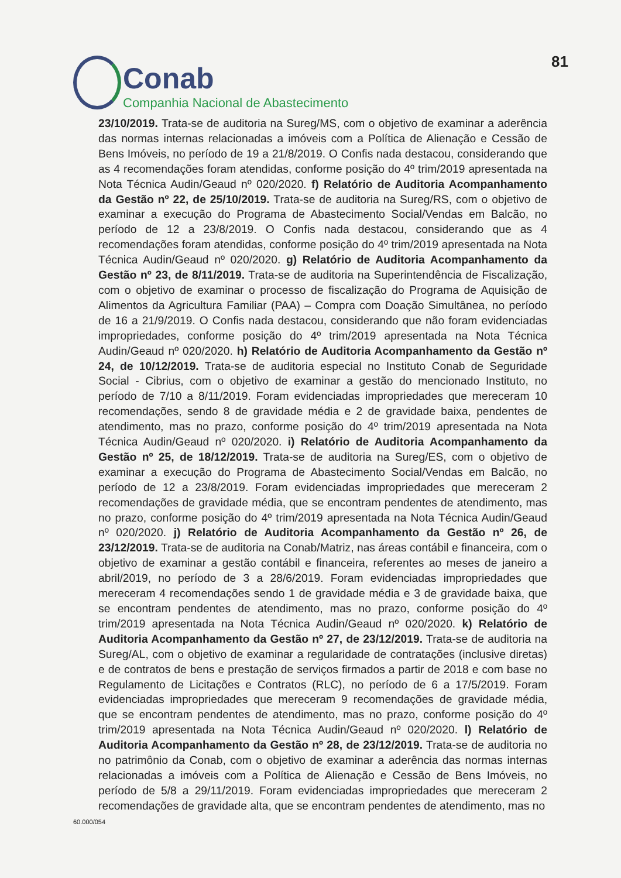Conab
Companhia Nacional de Abastecimento
81
23/10/2019. Trata-se de auditoria na Sureg/MS, com o objetivo de examinar a aderência das normas internas relacionadas a imóveis com a Política de Alienação e Cessão de Bens Imóveis, no período de 19 a 21/8/2019. O Confis nada destacou, considerando que as 4 recomendações foram atendidas, conforme posição do 4º trim/2019 apresentada na Nota Técnica Audin/Geaud nº 020/2020. f) Relatório de Auditoria Acompanhamento da Gestão nº 22, de 25/10/2019. Trata-se de auditoria na Sureg/RS, com o objetivo de examinar a execução do Programa de Abastecimento Social/Vendas em Balcão, no período de 12 a 23/8/2019. O Confis nada destacou, considerando que as 4 recomendações foram atendidas, conforme posição do 4º trim/2019 apresentada na Nota Técnica Audin/Geaud nº 020/2020. g) Relatório de Auditoria Acompanhamento da Gestão nº 23, de 8/11/2019. Trata-se de auditoria na Superintendência de Fiscalização, com o objetivo de examinar o processo de fiscalização do Programa de Aquisição de Alimentos da Agricultura Familiar (PAA) – Compra com Doação Simultânea, no período de 16 a 21/9/2019. O Confis nada destacou, considerando que não foram evidenciadas impropriedades, conforme posição do 4º trim/2019 apresentada na Nota Técnica Audin/Geaud nº 020/2020. h) Relatório de Auditoria Acompanhamento da Gestão nº 24, de 10/12/2019. Trata-se de auditoria especial no Instituto Conab de Seguridade Social - Cibrius, com o objetivo de examinar a gestão do mencionado Instituto, no período de 7/10 a 8/11/2019. Foram evidenciadas impropriedades que mereceram 10 recomendações, sendo 8 de gravidade média e 2 de gravidade baixa, pendentes de atendimento, mas no prazo, conforme posição do 4º trim/2019 apresentada na Nota Técnica Audin/Geaud nº 020/2020. i) Relatório de Auditoria Acompanhamento da Gestão nº 25, de 18/12/2019. Trata-se de auditoria na Sureg/ES, com o objetivo de examinar a execução do Programa de Abastecimento Social/Vendas em Balcão, no período de 12 a 23/8/2019. Foram evidenciadas impropriedades que mereceram 2 recomendações de gravidade média, que se encontram pendentes de atendimento, mas no prazo, conforme posição do 4º trim/2019 apresentada na Nota Técnica Audin/Geaud nº 020/2020. j) Relatório de Auditoria Acompanhamento da Gestão nº 26, de 23/12/2019. Trata-se de auditoria na Conab/Matriz, nas áreas contábil e financeira, com o objetivo de examinar a gestão contábil e financeira, referentes ao meses de janeiro a abril/2019, no período de 3 a 28/6/2019. Foram evidenciadas impropriedades que mereceram 4 recomendações sendo 1 de gravidade média e 3 de gravidade baixa, que se encontram pendentes de atendimento, mas no prazo, conforme posição do 4º trim/2019 apresentada na Nota Técnica Audin/Geaud nº 020/2020. k) Relatório de Auditoria Acompanhamento da Gestão nº 27, de 23/12/2019. Trata-se de auditoria na Sureg/AL, com o objetivo de examinar a regularidade de contratações (inclusive diretas) e de contratos de bens e prestação de serviços firmados a partir de 2018 e com base no Regulamento de Licitações e Contratos (RLC), no período de 6 a 17/5/2019. Foram evidenciadas impropriedades que mereceram 9 recomendações de gravidade média, que se encontram pendentes de atendimento, mas no prazo, conforme posição do 4º trim/2019 apresentada na Nota Técnica Audin/Geaud nº 020/2020. l) Relatório de Auditoria Acompanhamento da Gestão nº 28, de 23/12/2019. Trata-se de auditoria no no patrimônio da Conab, com o objetivo de examinar a aderência das normas internas relacionadas a imóveis com a Política de Alienação e Cessão de Bens Imóveis, no período de 5/8 a 29/11/2019. Foram evidenciadas impropriedades que mereceram 2 recomendações de gravidade alta, que se encontram pendentes de atendimento, mas no
60.000/054